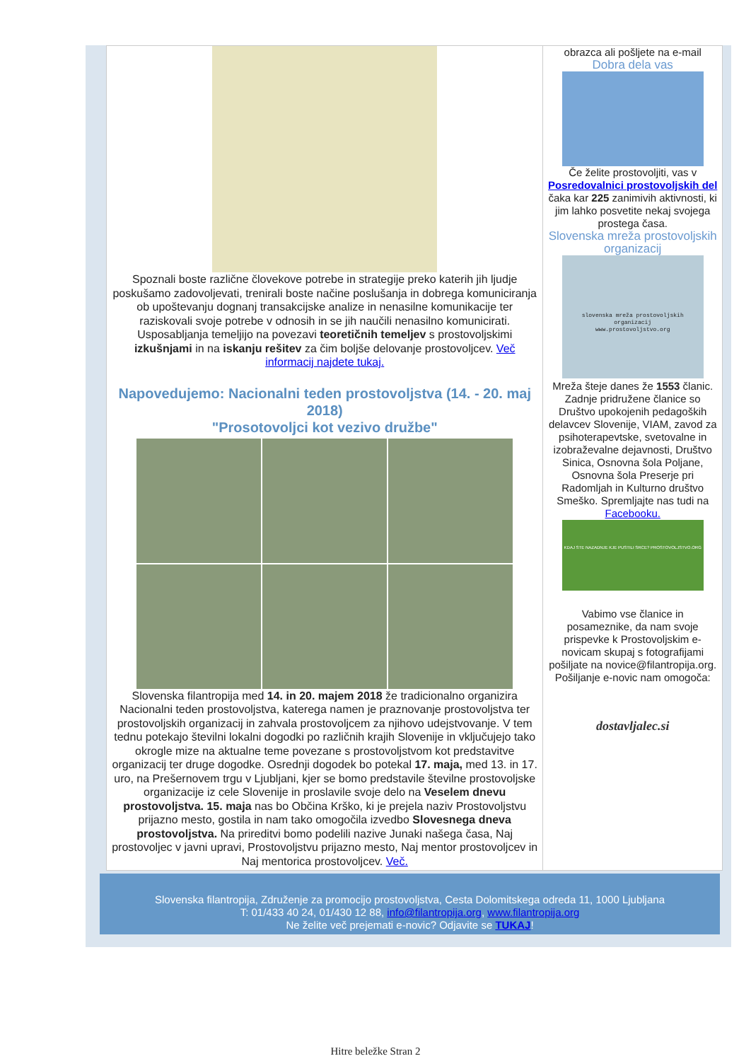Spoznali boste različne človekove potrebe in strategije preko katerih jih ljudje poskušamo zadovoljevati, trenirali boste načine poslušanja in dobrega komuniciranja ob upoštevanju dognanj transakcijske analize in nenasilne komunikacije ter raziskovali svoje potrebe v odnosih in se jih naučili nenasilno komunicirati. Usposabljanja temeljijo na povezavi teoretičnih temeljev s prostovoljskimi izkušnjami in na iskanju rešitev za čim boljše delovanje prostovoljcev. Več informacij najdete tukaj.
Napovedujemo: Nacionalni teden prostovoljstva (14. - 20. maj 2018)
"Prosotovoljci kot vezivo družbe"
Slovenska filantropija med 14. in 20. majem 2018 že tradicionalno organizira Nacionalni teden prostovoljstva, katerega namen je praznovanje prostovoljstva ter prostovoljskih organizacij in zahvala prostovoljcem za njihovo udejstvovanje. V tem tednu potekajo številni lokalni dogodki po različnih krajih Slovenije in vključujejo tako okrogle mize na aktualne teme povezane s prostovoljstvom kot predstavitve organizacij ter druge dogodke. Osrednji dogodek bo potekal 17. maja, med 13. in 17. uro, na Prešernovem trgu v Ljubljani, kjer se bomo predstavile številne prostovoljske organizacije iz cele Slovenije in proslavile svoje delo na Veselem dnevu prostovoljstva. 15. maja nas bo Občina Krško, ki je prejela naziv Prostovoljstvu prijazno mesto, gostila in nam tako omogočila izvedbo Slovesnega dneva prostovoljstva. Na prireditvi bomo podelili nazive Junaki našega časa, Naj prostovoljec v javni upravi, Prostovoljstvu prijazno mesto, Naj mentor prostovoljcev in Naj mentorica prostovoljcev. Več.
obrazca ali pošljete na e-mail
Dobra dela vas
Če želite prostovoljiti, vas v Posredovalnici prostovoljskih del čaka kar 225 zanimivih aktivnosti, ki jim lahko posvetite nekaj svojega prostega časa.
Slovenska mreža prostovoljskih organizacij
slovenska mreža prostovoljskih organizacij
www.prostovoljstvo.org
Mreža šteje danes že 1553 članic. Zadnje pridružene članice so Društvo upokojenih pedagoških delavcev Slovenije, VIAM, zavod za psihoterapevtske, svetovalne in izobraževalne dejavnosti, Društvo Sinica, Osnovna šola Poljane, Osnovna šola Preserje pri Radomljah in Kulturno društvo Smeško. Spremljajte nas tudi na Facebooku.
KDAJ STE NAZADNJE KJE PUSTILI SRCE? PROSTOVOLJSTVO.ORG
Vabimo vse članice in posameznike, da nam svoje prispevke k Prostovoljskim e-novicam skupaj s fotografijami pošiljate na novice@filantropija.org. Pošiljanje e-novic nam omogoča:
dostavljalec.si
Slovenska filantropija, Združenje za promocijo prostovoljstva, Cesta Dolomitskega odreda 11, 1000 Ljubljana
T: 01/433 40 24, 01/430 12 88, info@filantropija.org, www.filantropija.org
Ne želite več prejemati e-novic? Odjavite se TUKAJ!
Hitre beležke Stran 2